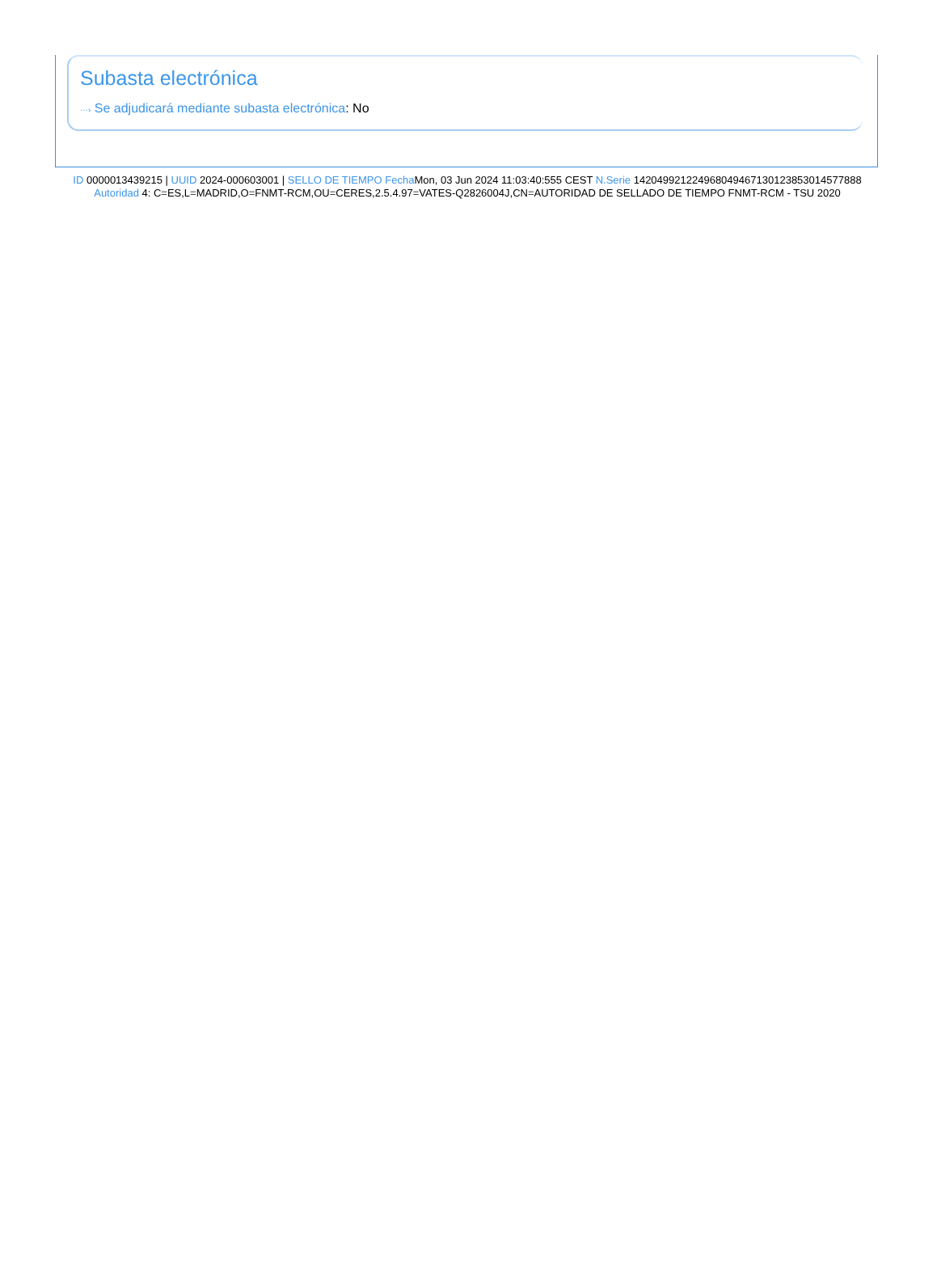Subasta electrónica
···› Se adjudicará mediante subasta electrónica: No
ID 0000013439215 | UUID 2024-000603001 | SELLO DE TIEMPO Fecha Mon, 03 Jun 2024 11:03:40:555 CEST N.Serie 142049921224968049467130123853014577888 Autoridad 4: C=ES,L=MADRID,O=FNMT-RCM,OU=CERES,2.5.4.97=VATES-Q2826004J,CN=AUTORIDAD DE SELLADO DE TIEMPO FNMT-RCM - TSU 2020